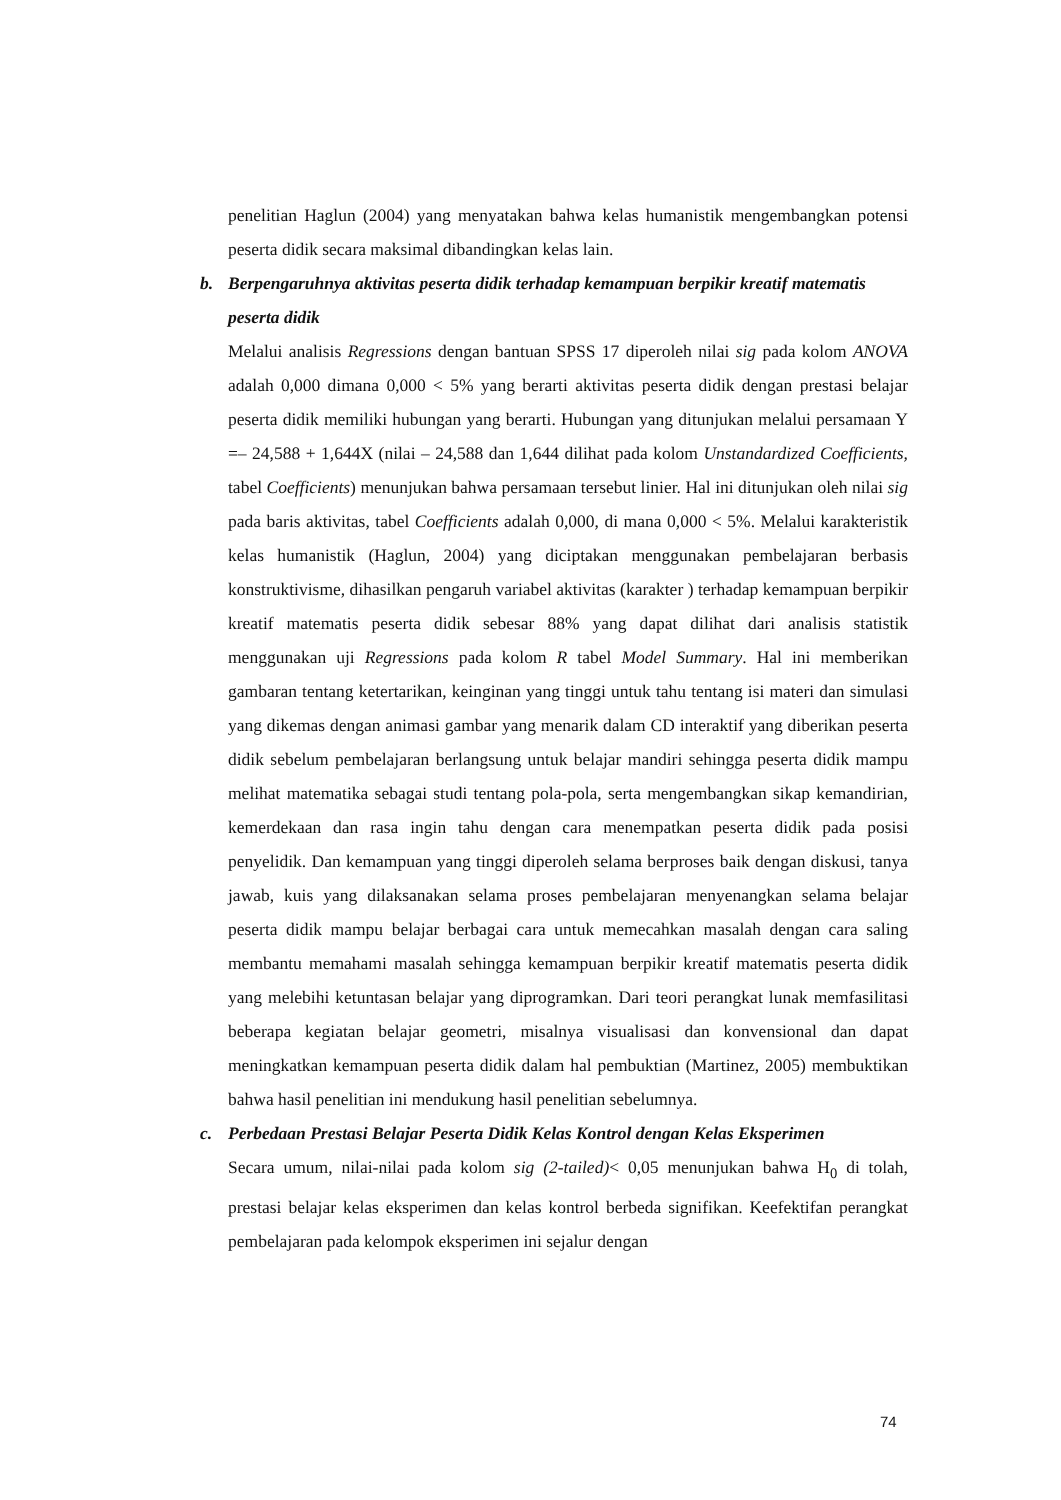penelitian Haglun (2004) yang menyatakan bahwa kelas humanistik mengembangkan potensi peserta didik secara maksimal dibandingkan kelas lain.
b. Berpengaruhnya aktivitas peserta didik terhadap kemampuan berpikir kreatif matematis peserta didik
Melalui analisis Regressions dengan bantuan SPSS 17 diperoleh nilai sig pada kolom ANOVA adalah 0,000 dimana 0,000 < 5% yang berarti aktivitas peserta didik dengan prestasi belajar peserta didik memiliki hubungan yang berarti. Hubungan yang ditunjukan melalui persamaan Y =– 24,588 + 1,644X (nilai – 24,588 dan 1,644 dilihat pada kolom Unstandardized Coefficients, tabel Coefficients) menunjukan bahwa persamaan tersebut linier. Hal ini ditunjukan oleh nilai sig pada baris aktivitas, tabel Coefficients adalah 0,000, di mana 0,000 < 5%. Melalui karakteristik kelas humanistik (Haglun, 2004) yang diciptakan menggunakan pembelajaran berbasis konstruktivisme, dihasilkan pengaruh variabel aktivitas (karakter ) terhadap kemampuan berpikir kreatif matematis peserta didik sebesar 88% yang dapat dilihat dari analisis statistik menggunakan uji Regressions pada kolom R tabel Model Summary. Hal ini memberikan gambaran tentang ketertarikan, keinginan yang tinggi untuk tahu tentang isi materi dan simulasi yang dikemas dengan animasi gambar yang menarik dalam CD interaktif yang diberikan peserta didik sebelum pembelajaran berlangsung untuk belajar mandiri sehingga peserta didik mampu melihat matematika sebagai studi tentang pola-pola, serta mengembangkan sikap kemandirian, kemerdekaan dan rasa ingin tahu dengan cara menempatkan peserta didik pada posisi penyelidik. Dan kemampuan yang tinggi diperoleh selama berproses baik dengan diskusi, tanya jawab, kuis yang dilaksanakan selama proses pembelajaran menyenangkan selama belajar peserta didik mampu belajar berbagai cara untuk memecahkan masalah dengan cara saling membantu memahami masalah sehingga kemampuan berpikir kreatif matematis peserta didik yang melebihi ketuntasan belajar yang diprogramkan. Dari teori perangkat lunak memfasilitasi beberapa kegiatan belajar geometri, misalnya visualisasi dan konvensional dan dapat meningkatkan kemampuan peserta didik dalam hal pembuktian (Martinez, 2005) membuktikan bahwa hasil penelitian ini mendukung hasil penelitian sebelumnya.
c. Perbedaan Prestasi Belajar Peserta Didik Kelas Kontrol dengan Kelas Eksperimen
Secara umum, nilai-nilai pada kolom sig (2-tailed)< 0,05 menunjukan bahwa H<sub>0</sub> di tolah, prestasi belajar kelas eksperimen dan kelas kontrol berbeda signifikan. Keefektifan perangkat pembelajaran pada kelompok eksperimen ini sejalur dengan
74